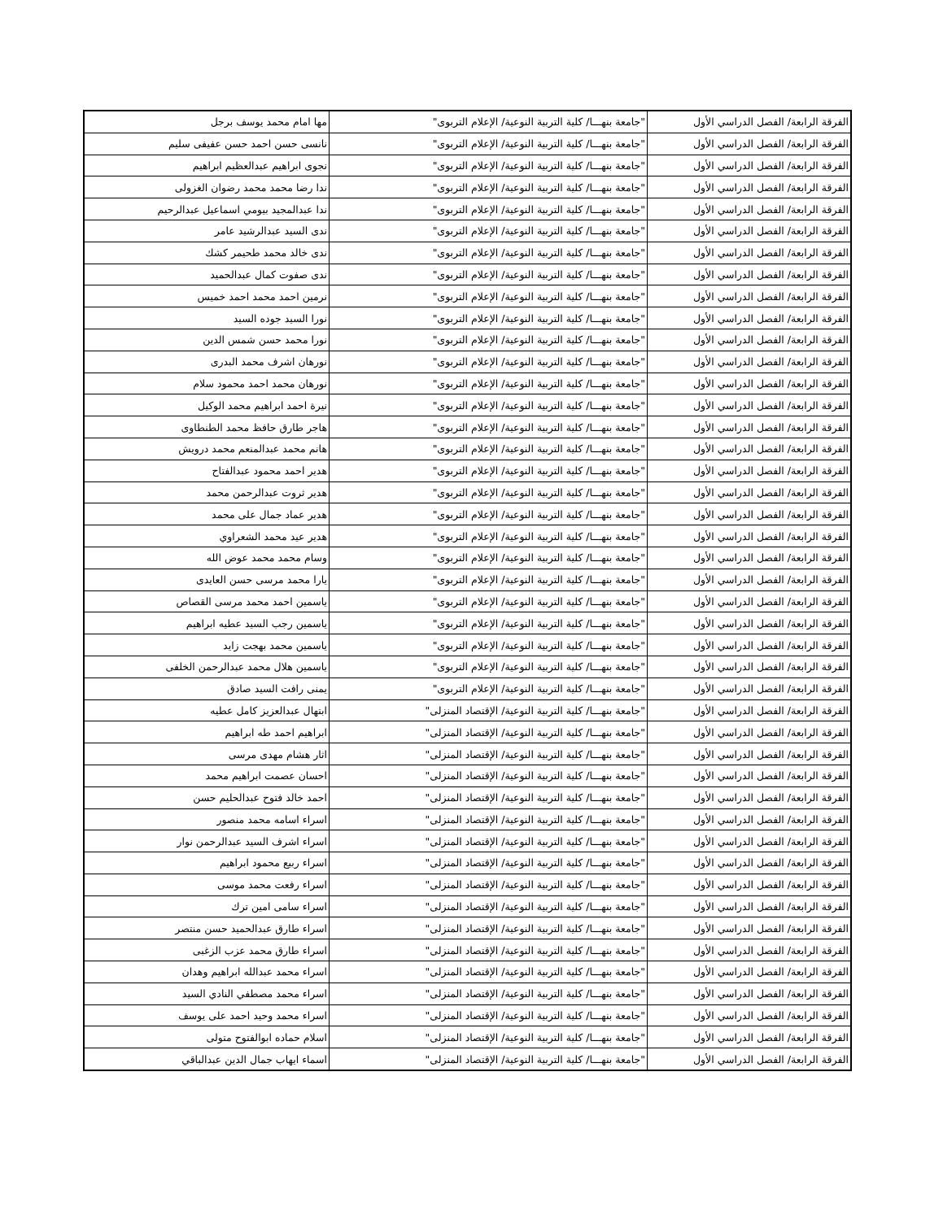| الفرقة الرابعة/ الفصل الدراسي الأول | "جامعة بنهـــا/ كلية التربية النوعية/ الإعلام التربوى" | مها امام محمد يوسف برجل |
| الفرقة الرابعة/ الفصل الدراسي الأول | "جامعة بنهـــا/ كلية التربية النوعية/ الإعلام التربوى" | نانسى حسن احمد حسن عفيفى سليم |
| الفرقة الرابعة/ الفصل الدراسي الأول | "جامعة بنهـــا/ كلية التربية النوعية/ الإعلام التربوى" | نجوى ابراهيم عبدالعظيم ابراهيم |
| الفرقة الرابعة/ الفصل الدراسي الأول | "جامعة بنهـــا/ كلية التربية النوعية/ الإعلام التربوى" | ندا رضا محمد محمد رضوان الغزولى |
| الفرقة الرابعة/ الفصل الدراسي الأول | "جامعة بنهـــا/ كلية التربية النوعية/ الإعلام التربوى" | ندا عبدالمجيد بيومي اسماعيل عبدالرحيم |
| الفرقة الرابعة/ الفصل الدراسي الأول | "جامعة بنهـــا/ كلية التربية النوعية/ الإعلام التربوى" | ندى السيد عبدالرشيد عامر |
| الفرقة الرابعة/ الفصل الدراسي الأول | "جامعة بنهـــا/ كلية التربية النوعية/ الإعلام التربوى" | ندى خالد محمد طحيمر كشك |
| الفرقة الرابعة/ الفصل الدراسي الأول | "جامعة بنهـــا/ كلية التربية النوعية/ الإعلام التربوى" | ندى صفوت كمال عبدالحميد |
| الفرقة الرابعة/ الفصل الدراسي الأول | "جامعة بنهـــا/ كلية التربية النوعية/ الإعلام التربوى" | نرمين احمد محمد احمد خميس |
| الفرقة الرابعة/ الفصل الدراسي الأول | "جامعة بنهـــا/ كلية التربية النوعية/ الإعلام التربوى" | نورا السيد جوده السيد |
| الفرقة الرابعة/ الفصل الدراسي الأول | "جامعة بنهـــا/ كلية التربية النوعية/ الإعلام التربوى" | نورا محمد حسن شمس الدين |
| الفرقة الرابعة/ الفصل الدراسي الأول | "جامعة بنهـــا/ كلية التربية النوعية/ الإعلام التربوى" | نورهان اشرف محمد البدرى |
| الفرقة الرابعة/ الفصل الدراسي الأول | "جامعة بنهـــا/ كلية التربية النوعية/ الإعلام التربوى" | نورهان محمد احمد محمود سلام |
| الفرقة الرابعة/ الفصل الدراسي الأول | "جامعة بنهـــا/ كلية التربية النوعية/ الإعلام التربوى" | نيرة احمد ابراهيم محمد الوكيل |
| الفرقة الرابعة/ الفصل الدراسي الأول | "جامعة بنهـــا/ كلية التربية النوعية/ الإعلام التربوى" | هاجر طارق حافظ محمد الطنطاوى |
| الفرقة الرابعة/ الفصل الدراسي الأول | "جامعة بنهـــا/ كلية التربية النوعية/ الإعلام التربوى" | هانم محمد عبدالمنعم محمد درويش |
| الفرقة الرابعة/ الفصل الدراسي الأول | "جامعة بنهـــا/ كلية التربية النوعية/ الإعلام التربوى" | هدير احمد محمود عبدالفتاح |
| الفرقة الرابعة/ الفصل الدراسي الأول | "جامعة بنهـــا/ كلية التربية النوعية/ الإعلام التربوى" | هدير ثروت عبدالرحمن محمد |
| الفرقة الرابعة/ الفصل الدراسي الأول | "جامعة بنهـــا/ كلية التربية النوعية/ الإعلام التربوى" | هدير عماد جمال على محمد |
| الفرقة الرابعة/ الفصل الدراسي الأول | "جامعة بنهـــا/ كلية التربية النوعية/ الإعلام التربوى" | هدير عيد محمد الشعراوي |
| الفرقة الرابعة/ الفصل الدراسي الأول | "جامعة بنهـــا/ كلية التربية النوعية/ الإعلام التربوى" | وسام محمد محمد عوض الله |
| الفرقة الرابعة/ الفصل الدراسي الأول | "جامعة بنهـــا/ كلية التربية النوعية/ الإعلام التربوى" | يارا محمد مرسى حسن العايدى |
| الفرقة الرابعة/ الفصل الدراسي الأول | "جامعة بنهـــا/ كلية التربية النوعية/ الإعلام التربوى" | ياسمين احمد محمد مرسى القصاص |
| الفرقة الرابعة/ الفصل الدراسي الأول | "جامعة بنهـــا/ كلية التربية النوعية/ الإعلام التربوى" | ياسمين رجب السيد عطيه ابراهيم |
| الفرقة الرابعة/ الفصل الدراسي الأول | "جامعة بنهـــا/ كلية التربية النوعية/ الإعلام التربوى" | ياسمين محمد بهجت زايد |
| الفرقة الرابعة/ الفصل الدراسي الأول | "جامعة بنهـــا/ كلية التربية النوعية/ الإعلام التربوى" | ياسمين هلال محمد عبدالرحمن الخلفى |
| الفرقة الرابعة/ الفصل الدراسي الأول | "جامعة بنهـــا/ كلية التربية النوعية/ الإعلام التربوى" | يمنى رافت السيد صادق |
| الفرقة الرابعة/ الفصل الدراسي الأول | "جامعة بنهـــا/ كلية التربية النوعية/ الإقتصاد المنزلى" | ابتهال عبدالعزيز كامل عطيه |
| الفرقة الرابعة/ الفصل الدراسي الأول | "جامعة بنهـــا/ كلية التربية النوعية/ الإقتصاد المنزلى" | ابراهيم احمد طه ابراهيم |
| الفرقة الرابعة/ الفصل الدراسي الأول | "جامعة بنهـــا/ كلية التربية النوعية/ الإقتصاد المنزلى" | اثار هشام مهدى مرسى |
| الفرقة الرابعة/ الفصل الدراسي الأول | "جامعة بنهـــا/ كلية التربية النوعية/ الإقتصاد المنزلى" | احسان عصمت ابراهيم محمد |
| الفرقة الرابعة/ الفصل الدراسي الأول | "جامعة بنهـــا/ كلية التربية النوعية/ الإقتصاد المنزلى" | احمد خالد فتوح عبدالحليم حسن |
| الفرقة الرابعة/ الفصل الدراسي الأول | "جامعة بنهـــا/ كلية التربية النوعية/ الإقتصاد المنزلى" | اسراء اسامه محمد منصور |
| الفرقة الرابعة/ الفصل الدراسي الأول | "جامعة بنهـــا/ كلية التربية النوعية/ الإقتصاد المنزلى" | اسراء اشرف السيد عبدالرحمن نوار |
| الفرقة الرابعة/ الفصل الدراسي الأول | "جامعة بنهـــا/ كلية التربية النوعية/ الإقتصاد المنزلى" | اسراء ربيع محمود ابراهيم |
| الفرقة الرابعة/ الفصل الدراسي الأول | "جامعة بنهـــا/ كلية التربية النوعية/ الإقتصاد المنزلى" | اسراء رفعت محمد موسى |
| الفرقة الرابعة/ الفصل الدراسي الأول | "جامعة بنهـــا/ كلية التربية النوعية/ الإقتصاد المنزلى" | اسراء سامى امين ترك |
| الفرقة الرابعة/ الفصل الدراسي الأول | "جامعة بنهـــا/ كلية التربية النوعية/ الإقتصاد المنزلى" | اسراء طارق عبدالحميد حسن منتصر |
| الفرقة الرابعة/ الفصل الدراسي الأول | "جامعة بنهـــا/ كلية التربية النوعية/ الإقتصاد المنزلى" | اسراء طارق محمد عزب الزغبى |
| الفرقة الرابعة/ الفصل الدراسي الأول | "جامعة بنهـــا/ كلية التربية النوعية/ الإقتصاد المنزلى" | اسراء محمد عبدالله ابراهيم وهدان |
| الفرقة الرابعة/ الفصل الدراسي الأول | "جامعة بنهـــا/ كلية التربية النوعية/ الإقتصاد المنزلى" | اسراء محمد مصطفي النادي السيد |
| الفرقة الرابعة/ الفصل الدراسي الأول | "جامعة بنهـــا/ كلية التربية النوعية/ الإقتصاد المنزلى" | اسراء محمد وحيد احمد على يوسف |
| الفرقة الرابعة/ الفصل الدراسي الأول | "جامعة بنهـــا/ كلية التربية النوعية/ الإقتصاد المنزلى" | اسلام حماده ابوالفتوح متولى |
| الفرقة الرابعة/ الفصل الدراسي الأول | "جامعة بنهـــا/ كلية التربية النوعية/ الإقتصاد المنزلى" | اسماء ايهاب جمال الدين عبدالباقي |